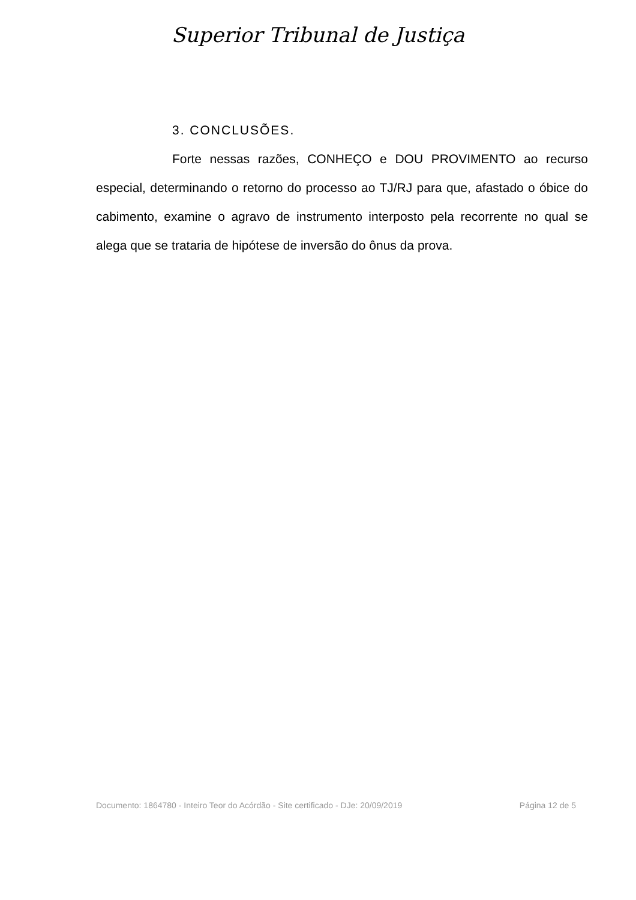Superior Tribunal de Justiça
3. CONCLUSÕES.
Forte nessas razões, CONHEÇO e DOU PROVIMENTO ao recurso especial, determinando o retorno do processo ao TJ/RJ para que, afastado o óbice do cabimento, examine o agravo de instrumento interposto pela recorrente no qual se alega que se trataria de hipótese de inversão do ônus da prova.
Documento: 1864780 - Inteiro Teor do Acórdão - Site certificado - DJe: 20/09/2019 Página 12 de 5